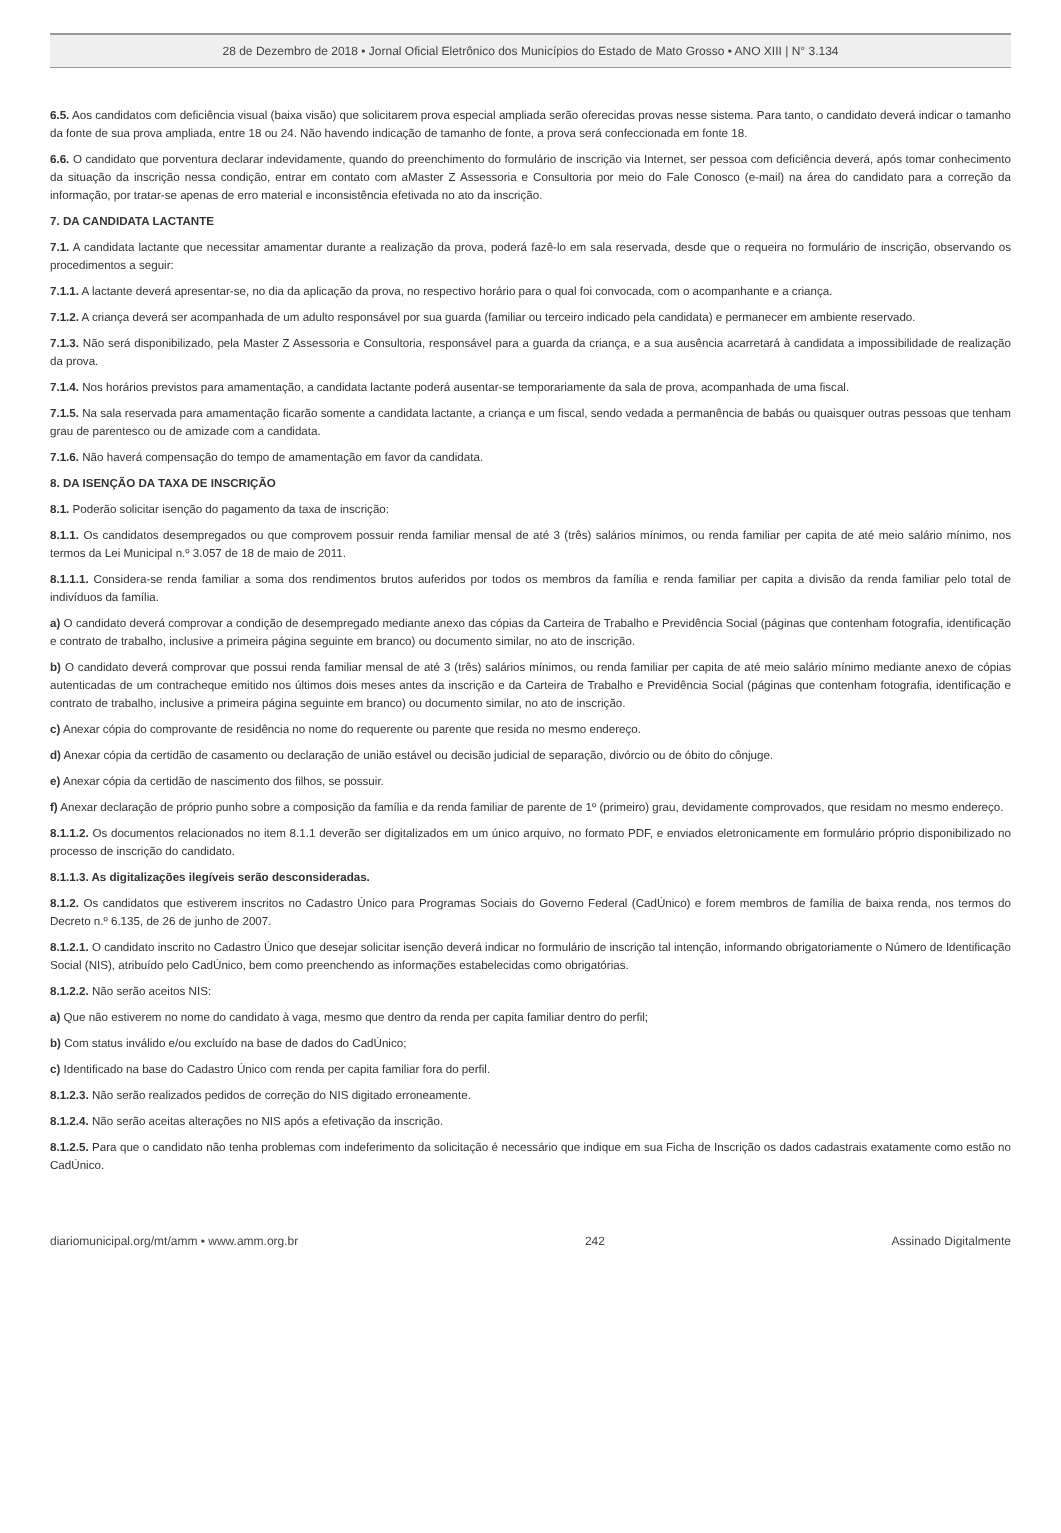28 de Dezembro de 2018 • Jornal Oficial Eletrônico dos Municípios do Estado de Mato Grosso • ANO XIII | N° 3.134
6.5. Aos candidatos com deficiência visual (baixa visão) que solicitarem prova especial ampliada serão oferecidas provas nesse sistema. Para tanto, o candidato deverá indicar o tamanho da fonte de sua prova ampliada, entre 18 ou 24. Não havendo indicação de tamanho de fonte, a prova será confeccionada em fonte 18.
6.6. O candidato que porventura declarar indevidamente, quando do preenchimento do formulário de inscrição via Internet, ser pessoa com deficiência deverá, após tomar conhecimento da situação da inscrição nessa condição, entrar em contato com aMaster Z Assessoria e Consultoria por meio do Fale Conosco (e-mail) na área do candidato para a correção da informação, por tratar-se apenas de erro material e inconsistência efetivada no ato da inscrição.
7. DA CANDIDATA LACTANTE
7.1. A candidata lactante que necessitar amamentar durante a realização da prova, poderá fazê-lo em sala reservada, desde que o requeira no formulário de inscrição, observando os procedimentos a seguir:
7.1.1. A lactante deverá apresentar-se, no dia da aplicação da prova, no respectivo horário para o qual foi convocada, com o acompanhante e a criança.
7.1.2. A criança deverá ser acompanhada de um adulto responsável por sua guarda (familiar ou terceiro indicado pela candidata) e permanecer em ambiente reservado.
7.1.3. Não será disponibilizado, pela Master Z Assessoria e Consultoria, responsável para a guarda da criança, e a sua ausência acarretará à candidata a impossibilidade de realização da prova.
7.1.4. Nos horários previstos para amamentação, a candidata lactante poderá ausentar-se temporariamente da sala de prova, acompanhada de uma fiscal.
7.1.5. Na sala reservada para amamentação ficarão somente a candidata lactante, a criança e um fiscal, sendo vedada a permanência de babás ou quaisquer outras pessoas que tenham grau de parentesco ou de amizade com a candidata.
7.1.6. Não haverá compensação do tempo de amamentação em favor da candidata.
8. DA ISENÇÃO DA TAXA DE INSCRIÇÃO
8.1. Poderão solicitar isenção do pagamento da taxa de inscrição:
8.1.1. Os candidatos desempregados ou que comprovem possuir renda familiar mensal de até 3 (três) salários mínimos, ou renda familiar per capita de até meio salário mínimo, nos termos da Lei Municipal n.º 3.057 de 18 de maio de 2011.
8.1.1.1. Considera-se renda familiar a soma dos rendimentos brutos auferidos por todos os membros da família e renda familiar per capita a divisão da renda familiar pelo total de indivíduos da família.
a) O candidato deverá comprovar a condição de desempregado mediante anexo das cópias da Carteira de Trabalho e Previdência Social (páginas que contenham fotografia, identificação e contrato de trabalho, inclusive a primeira página seguinte em branco) ou documento similar, no ato de inscrição.
b) O candidato deverá comprovar que possui renda familiar mensal de até 3 (três) salários mínimos, ou renda familiar per capita de até meio salário mínimo mediante anexo de cópias autenticadas de um contracheque emitido nos últimos dois meses antes da inscrição e da Carteira de Trabalho e Previdência Social (páginas que contenham fotografia, identificação e contrato de trabalho, inclusive a primeira página seguinte em branco) ou documento similar, no ato de inscrição.
c) Anexar cópia do comprovante de residência no nome do requerente ou parente que resida no mesmo endereço.
d) Anexar cópia da certidão de casamento ou declaração de união estável ou decisão judicial de separação, divórcio ou de óbito do cônjuge.
e) Anexar cópia da certidão de nascimento dos filhos, se possuir.
f) Anexar declaração de próprio punho sobre a composição da família e da renda familiar de parente de 1º (primeiro) grau, devidamente comprovados, que residam no mesmo endereço.
8.1.1.2. Os documentos relacionados no item 8.1.1 deverão ser digitalizados em um único arquivo, no formato PDF, e enviados eletronicamente em formulário próprio disponibilizado no processo de inscrição do candidato.
8.1.1.3. As digitalizações ilegíveis serão desconsideradas.
8.1.2. Os candidatos que estiverem inscritos no Cadastro Único para Programas Sociais do Governo Federal (CadÚnico) e forem membros de família de baixa renda, nos termos do Decreto n.º 6.135, de 26 de junho de 2007.
8.1.2.1. O candidato inscrito no Cadastro Único que desejar solicitar isenção deverá indicar no formulário de inscrição tal intenção, informando obrigatoriamente o Número de Identificação Social (NIS), atribuído pelo CadÚnico, bem como preenchendo as informações estabelecidas como obrigatórias.
8.1.2.2. Não serão aceitos NIS:
a) Que não estiverem no nome do candidato à vaga, mesmo que dentro da renda per capita familiar dentro do perfil;
b) Com status inválido e/ou excluído na base de dados do CadÚnico;
c) Identificado na base do Cadastro Único com renda per capita familiar fora do perfil.
8.1.2.3. Não serão realizados pedidos de correção do NIS digitado erroneamente.
8.1.2.4. Não serão aceitas alterações no NIS após a efetivação da inscrição.
8.1.2.5. Para que o candidato não tenha problemas com indeferimento da solicitação é necessário que indique em sua Ficha de Inscrição os dados cadastrais exatamente como estão no CadÚnico.
diariomunicipal.org/mt/amm • www.amm.org.br 242 Assinado Digitalmente